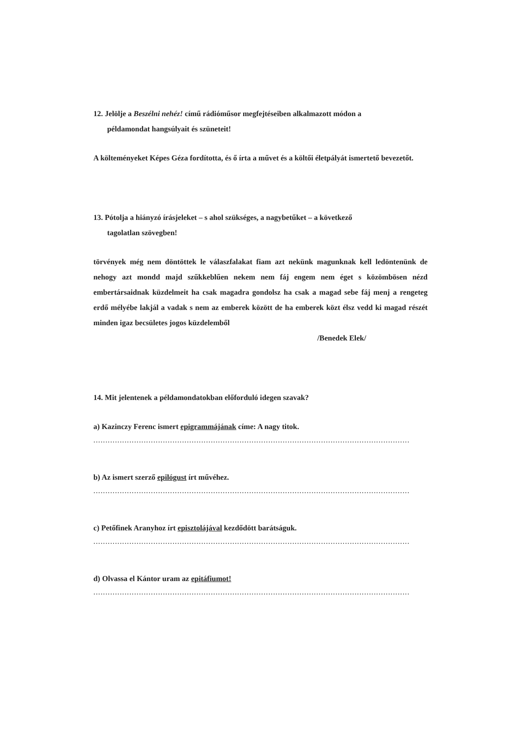12. Jelölje a Beszélni nehéz! című rádióműsor megfejtéseiben alkalmazott módon a
példamondat hangsúlyait és szüneteit!
A költeményeket Képes Géza fordította, és ő írta a művet és a költői életpályát ismertető bevezetőt.
13. Pótolja a hiányzó írásjeleket – s ahol szükséges, a nagybetűket – a következő
tagolatlan szövegben!
törvények még nem döntöttek le válaszfalakat fiam azt nekünk magunknak kell ledöntenünk de nehogy azt mondd majd szűkkeblűen nekem nem fáj engem nem éget s közömbösen nézd embertársaidnak küzdelmeit ha csak magadra gondolsz ha csak a magad sebe fáj menj a rengeteg erdő mélyébe lakjál a vadak s nem az emberek között de ha emberek közt élsz vedd ki magad részét minden igaz becsületes jogos küzdelemből
/Benedek Elek/
14. Mit jelentenek a példamondatokban előforduló idegen szavak?
a) Kazinczy Ferenc ismert epigrammájának címe: A nagy titok.
....................................................................................................................................
b) Az ismert szerző epilógust írt művéhez.
....................................................................................................................................
c) Petőfinek Aranyhoz írt episztolájával kezdődött barátságuk.
....................................................................................................................................
d) Olvassa el Kántor uram az epitáfiumot!
....................................................................................................................................